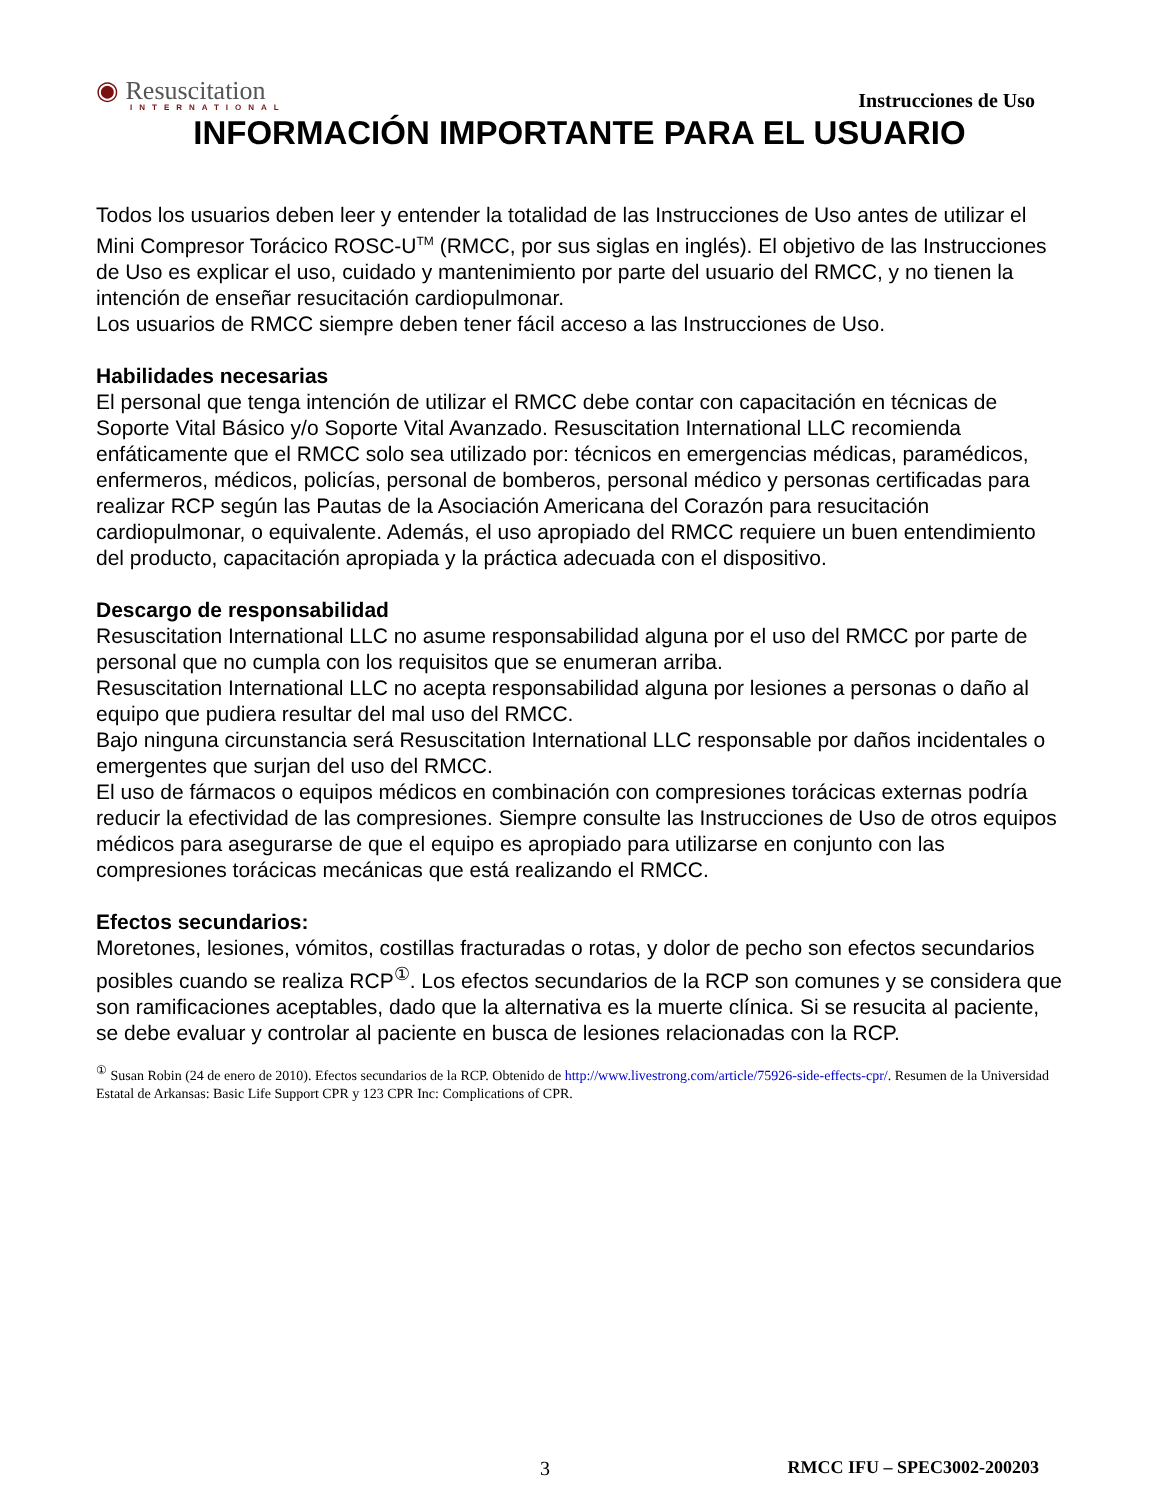◉ Resuscitation
INTERNATIONAL
Instrucciones de Uso
INFORMACIÓN IMPORTANTE PARA EL USUARIO
Todos los usuarios deben leer y entender la totalidad de las Instrucciones de Uso antes de utilizar el Mini Compresor Torácico ROSC-U<sup>TM</sup> (RMCC, por sus siglas en inglés). El objetivo de las Instrucciones de Uso es explicar el uso, cuidado y mantenimiento por parte del usuario del RMCC, y no tienen la intención de enseñar resucitación cardiopulmonar.
Los usuarios de RMCC siempre deben tener fácil acceso a las Instrucciones de Uso.
Habilidades necesarias
El personal que tenga intención de utilizar el RMCC debe contar con capacitación en técnicas de Soporte Vital Básico y/o Soporte Vital Avanzado. Resuscitation International LLC recomienda enfáticamente que el RMCC solo sea utilizado por: técnicos en emergencias médicas, paramédicos, enfermeros, médicos, policías, personal de bomberos, personal médico y personas certificadas para realizar RCP según las Pautas de la Asociación Americana del Corazón para resucitación cardiopulmonar, o equivalente. Además, el uso apropiado del RMCC requiere un buen entendimiento del producto, capacitación apropiada y la práctica adecuada con el dispositivo.
Descargo de responsabilidad
Resuscitation International LLC no asume responsabilidad alguna por el uso del RMCC por parte de personal que no cumpla con los requisitos que se enumeran arriba.
Resuscitation International LLC no acepta responsabilidad alguna por lesiones a personas o daño al equipo que pudiera resultar del mal uso del RMCC.
Bajo ninguna circunstancia será Resuscitation International LLC responsable por daños incidentales o emergentes que surjan del uso del RMCC.
El uso de fármacos o equipos médicos en combinación con compresiones torácicas externas podría reducir la efectividad de las compresiones. Siempre consulte las Instrucciones de Uso de otros equipos médicos para asegurarse de que el equipo es apropiado para utilizarse en conjunto con las compresiones torácicas mecánicas que está realizando el RMCC.
Efectos secundarios:
Moretones, lesiones, vómitos, costillas fracturadas o rotas, y dolor de pecho son efectos secundarios posibles cuando se realiza RCP<sup>①</sup>. Los efectos secundarios de la RCP son comunes y se considera que son ramificaciones aceptables, dado que la alternativa es la muerte clínica. Si se resucita al paciente, se debe evaluar y controlar al paciente en busca de lesiones relacionadas con la RCP.
<sup>①</sup> Susan Robin (24 de enero de 2010). Efectos secundarios de la RCP. Obtenido de http://www.livestrong.com/article/75926-side-effects-cpr/. Resumen de la Universidad Estatal de Arkansas: Basic Life Support CPR y 123 CPR Inc: Complications of CPR.
3 RMCC IFU – SPEC3002-200203